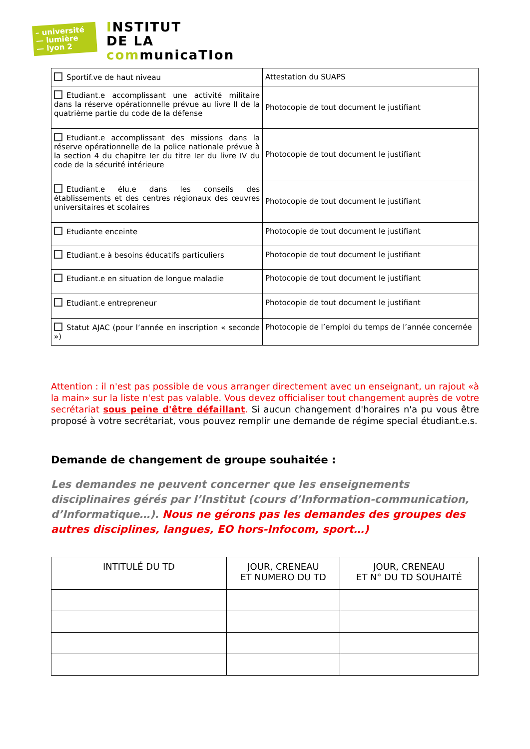– université
— lumière
— lyon 2
INSTITUT
DE LA
communicaTIon
| Sportif.ve de haut niveau | Attestation du SUAPS |
| Etudiant.e accomplissant une activité militaire dans la réserve opérationnelle prévue au livre II de la quatrième partie du code de la défense | Photocopie de tout document le justifiant |
| Etudiant.e accomplissant des missions dans la réserve opérationnelle de la police nationale prévue à la section 4 du chapitre Ier du titre Ier du livre IV du code de la sécurité intérieure | Photocopie de tout document le justifiant |
| Etudiant.e élu.e dans les conseils des établissements et des centres régionaux des œuvres universitaires et scolaires | Photocopie de tout document le justifiant |
| Etudiante enceinte | Photocopie de tout document le justifiant |
| Etudiant.e à besoins éducatifs particuliers | Photocopie de tout document le justifiant |
| Etudiant.e en situation de longue maladie | Photocopie de tout document le justifiant |
| Etudiant.e entrepreneur | Photocopie de tout document le justifiant |
| Statut AJAC (pour l’année en inscription « seconde ») | Photocopie de l’emploi du temps de l’année concernée |
Attention : il n'est pas possible de vous arranger directement avec un enseignant, un rajout «à la main» sur la liste n'est pas valable. Vous devez officialiser tout changement auprès de votre secrétariat sous peine d'être défaillant. Si aucun changement d'horaires n'a pu vous être proposé à votre secrétariat, vous pouvez remplir une demande de régime special étudiant.e.s.
Demande de changement de groupe souhaitée :
Les demandes ne peuvent concerner que les enseignements disciplinaires gérés par l’Institut (cours d’Information-communication, d’Informatique…). Nous ne gérons pas les demandes des groupes des autres disciplines, langues, EO hors-Infocom, sport…)
| INTITULÉ DU TD | JOUR, CRENEAU ET NUMERO DU TD | JOUR, CRENEAU ET N° DU TD SOUHAITÉ |
| --- | --- | --- |